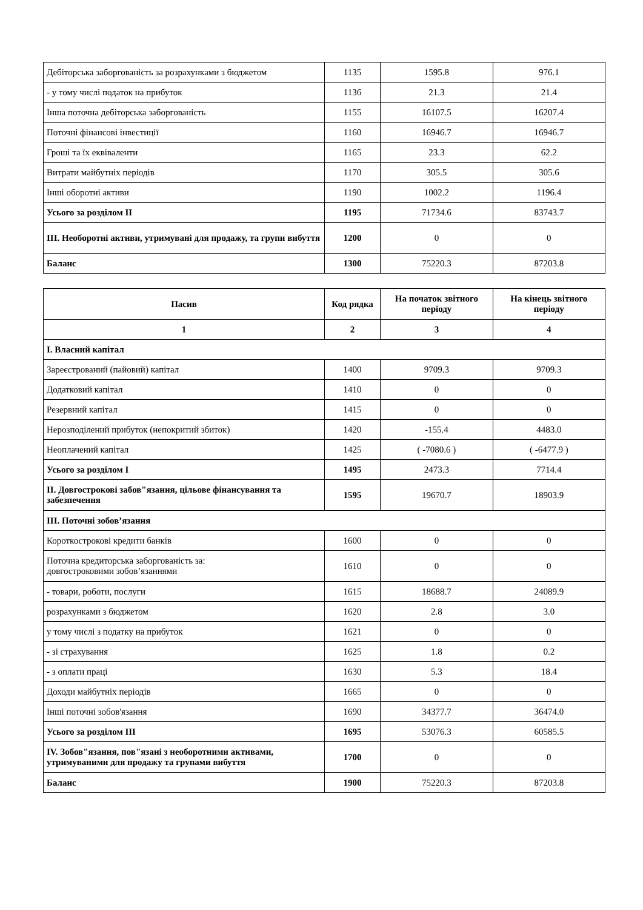| Дебіторська заборгованість за розрахунками з бюджетом | 1135 | 1595.8 | 976.1 |
| - у тому числі податок на прибуток | 1136 | 21.3 | 21.4 |
| Інша поточна дебіторська заборгованість | 1155 | 16107.5 | 16207.4 |
| Поточні фінансові інвестиції | 1160 | 16946.7 | 16946.7 |
| Гроші та їх еквіваленти | 1165 | 23.3 | 62.2 |
| Витрати майбутніх періодів | 1170 | 305.5 | 305.6 |
| Інші оборотні активи | 1190 | 1002.2 | 1196.4 |
| Усього за розділом II | 1195 | 71734.6 | 83743.7 |
| III. Необоротні активи, утримувані для продажу, та групи вибуття | 1200 | 0 | 0 |
| Баланс | 1300 | 75220.3 | 87203.8 |
| Пасив | Код рядка | На початок звітного періоду | На кінець звітного періоду |
| --- | --- | --- | --- |
| 1 | 2 | 3 | 4 |
| I. Власний капітал | | | |
| Зареєстрований (пайовий) капітал | 1400 | 9709.3 | 9709.3 |
| Додатковий капітал | 1410 | 0 | 0 |
| Резервний капітал | 1415 | 0 | 0 |
| Нерозподілений прибуток (непокритий збиток) | 1420 | -155.4 | 4483.0 |
| Неоплачений капітал | 1425 | ( -7080.6 ) | ( -6477.9 ) |
| Усього за розділом I | 1495 | 2473.3 | 7714.4 |
| II. Довгострокові забов"язання, цільове фінансування та забезпечення | 1595 | 19670.7 | 18903.9 |
| III. Поточні зобов’язання | | | |
| Короткострокові кредити банків | 1600 | 0 | 0 |
| Поточна кредиторська заборгованість за: довгостроковими зобов’язаннями | 1610 | 0 | 0 |
| - товари, роботи, послуги | 1615 | 18688.7 | 24089.9 |
| розрахунками з бюджетом | 1620 | 2.8 | 3.0 |
| у тому числі з податку на прибуток | 1621 | 0 | 0 |
| - зі страхування | 1625 | 1.8 | 0.2 |
| - з оплати праці | 1630 | 5.3 | 18.4 |
| Доходи майбутніх періодів | 1665 | 0 | 0 |
| Інші поточні зобов'язання | 1690 | 34377.7 | 36474.0 |
| Усього за розділом III | 1695 | 53076.3 | 60585.5 |
| IV. Зобов"язання, пов"язані з необоротними активами, утримуваними для продажу та групами вибуття | 1700 | 0 | 0 |
| Баланс | 1900 | 75220.3 | 87203.8 |